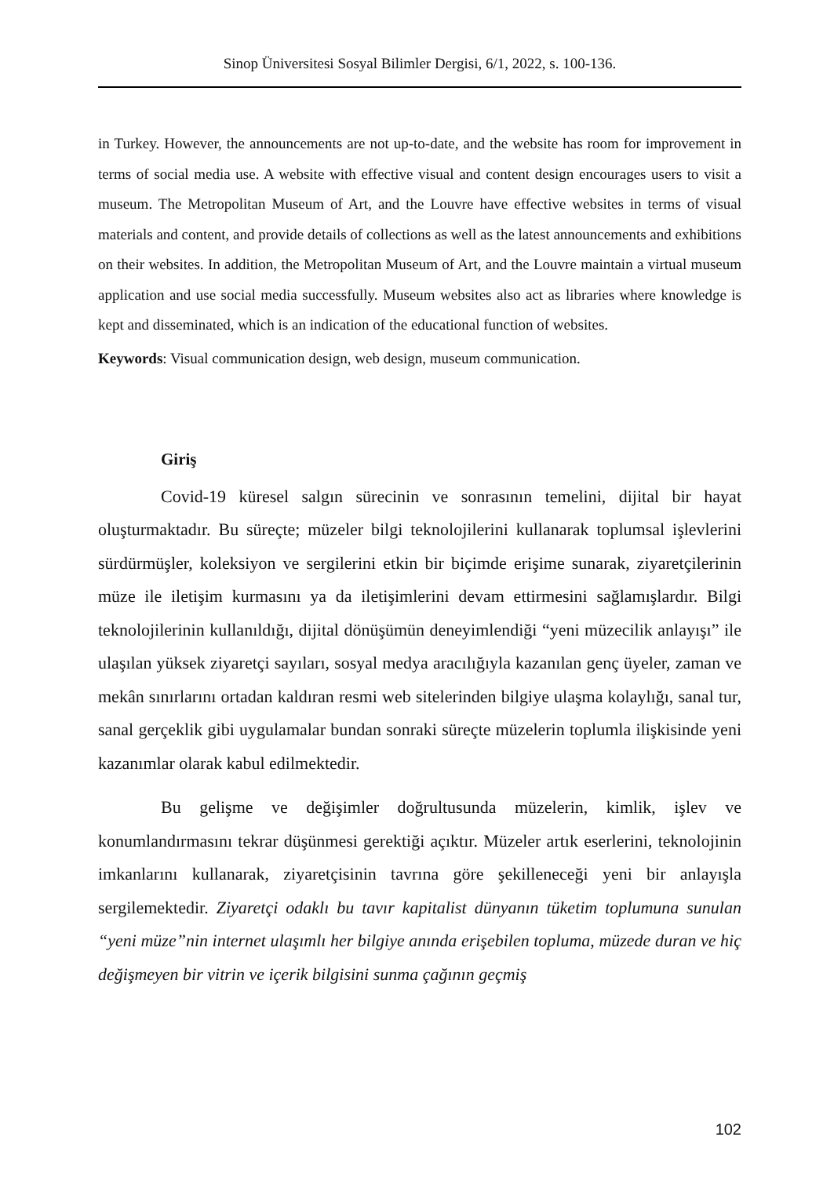Sinop Üniversitesi Sosyal Bilimler Dergisi, 6/1, 2022, s. 100-136.
in Turkey. However, the announcements are not up-to-date, and the website has room for improvement in terms of social media use. A website with effective visual and content design encourages users to visit a museum. The Metropolitan Museum of Art, and the Louvre have effective websites in terms of visual materials and content, and provide details of collections as well as the latest announcements and exhibitions on their websites. In addition, the Metropolitan Museum of Art, and the Louvre maintain a virtual museum application and use social media successfully. Museum websites also act as libraries where knowledge is kept and disseminated, which is an indication of the educational function of websites.
Keywords: Visual communication design, web design, museum communication.
Giriş
Covid-19 küresel salgın sürecinin ve sonrasının temelini, dijital bir hayat oluşturmaktadır. Bu süreçte; müzeler bilgi teknolojilerini kullanarak toplumsal işlevlerini sürdürmüşler, koleksiyon ve sergilerini etkin bir biçimde erişime sunarak, ziyaretçilerinin müze ile iletişim kurmasını ya da iletişimlerini devam ettirmesini sağlamışlardır. Bilgi teknolojilerinin kullanıldığı, dijital dönüşümün deneyimlendiği “yeni müzecilik anlayışı” ile ulaşılan yüksek ziyaretçi sayıları, sosyal medya aracılığıyla kazanılan genç üyeler, zaman ve mekân sınırlarını ortadan kaldıran resmi web sitelerinden bilgiye ulaşma kolaylığı, sanal tur, sanal gerçeklik gibi uygulamalar bundan sonraki süreçte müzelerin toplumla ilişkisinde yeni kazanımlar olarak kabul edilmektedir.
Bu gelişme ve değişimler doğrultusunda müzelerin, kimlik, işlev ve konumlandırmasını tekrar düşünmesi gerektiği açıktır. Müzeler artık eserlerini, teknolojinin imkanlarını kullanarak, ziyaretçisinin tavrına göre şekilleneceği yeni bir anlayışla sergilemektedir. Ziyaretçi odaklı bu tavır kapitalist dünyanın tüketim toplumuna sunulan “yeni müze”nin internet ulaşımlı her bilgiye anında erişebilen topluma, müzede duran ve hiç değişmeyen bir vitrin ve içerik bilgisini sunma çağının geçmiş
102